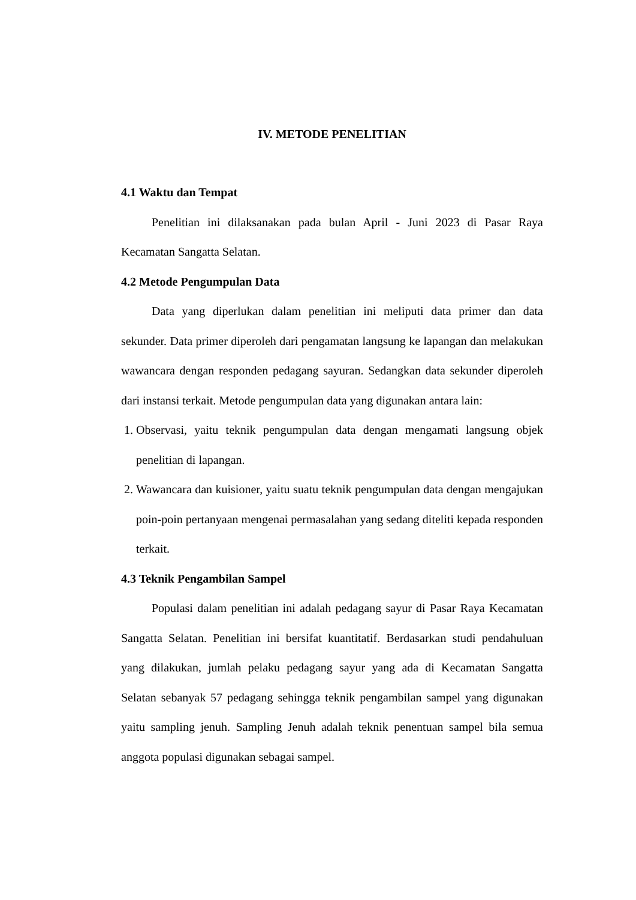IV. METODE PENELITIAN
4.1 Waktu dan Tempat
Penelitian ini dilaksanakan pada bulan April - Juni 2023 di Pasar Raya Kecamatan Sangatta Selatan.
4.2 Metode Pengumpulan Data
Data yang diperlukan dalam penelitian ini meliputi data primer dan data sekunder. Data primer diperoleh dari pengamatan langsung ke lapangan dan melakukan wawancara dengan responden pedagang sayuran. Sedangkan data sekunder diperoleh dari instansi terkait. Metode pengumpulan data yang digunakan antara lain:
1. Observasi, yaitu teknik pengumpulan data dengan mengamati langsung objek penelitian di lapangan.
2. Wawancara dan kuisioner, yaitu suatu teknik pengumpulan data dengan mengajukan poin-poin pertanyaan mengenai permasalahan yang sedang diteliti kepada responden terkait.
4.3 Teknik Pengambilan Sampel
Populasi dalam penelitian ini adalah pedagang sayur di Pasar Raya Kecamatan Sangatta Selatan. Penelitian ini bersifat kuantitatif. Berdasarkan studi pendahuluan yang dilakukan, jumlah pelaku pedagang sayur yang ada di Kecamatan Sangatta Selatan sebanyak 57 pedagang sehingga teknik pengambilan sampel yang digunakan yaitu sampling jenuh. Sampling Jenuh adalah teknik penentuan sampel bila semua anggota populasi digunakan sebagai sampel.